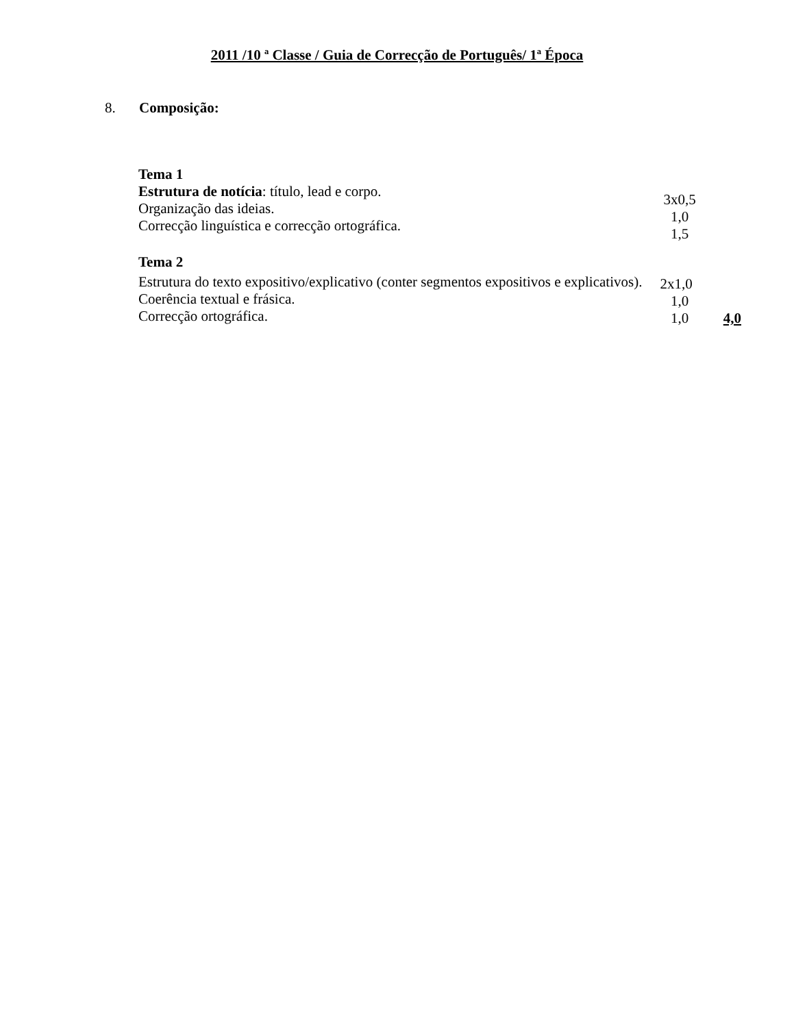2011 /10 ª Classe / Guia de Correcção de Português/ 1ª Época
8. Composição:
Tema 1
Estrutura de notícia: título, lead e corpo. 3x0,5
Organização das ideias. 1,0
Correcção linguística e correcção ortográfica. 1,5
Tema 2
Estrutura do texto expositivo/explicativo (conter segmentos expositivos e explicativos).
2x1,0
Coerência textual e frásica. 1,0
Correcção ortográfica. 1,0 4,0